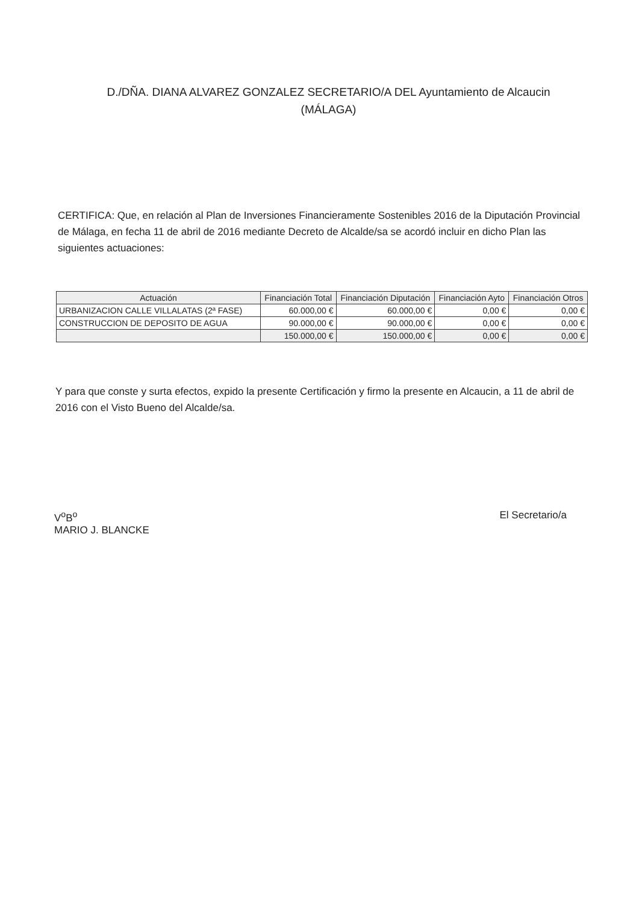D./DÑA. DIANA ALVAREZ GONZALEZ SECRETARIO/A DEL Ayuntamiento de Alcaucin (MÁLAGA)
CERTIFICA: Que, en relación al Plan de Inversiones Financieramente Sostenibles 2016 de la Diputación Provincial de Málaga, en fecha 11 de abril de 2016 mediante Decreto de Alcalde/sa se acordó incluir en dicho Plan las siguientes actuaciones:
| Actuación | Financiación Total | Financiación Diputación | Financiación Ayto | Financiación Otros |
| --- | --- | --- | --- | --- |
| URBANIZACION CALLE VILLALATAS (2ª FASE) | 60.000,00 € | 60.000,00 € | 0,00 € | 0,00 € |
| CONSTRUCCION DE DEPOSITO DE AGUA | 90.000,00 € | 90.000,00 € | 0,00 € | 0,00 € |
| | 150.000,00 € | 150.000,00 € | 0,00 € | 0,00 € |
Y para que conste y surta efectos, expido la presente Certificación y firmo la presente en Alcaucin, a 11 de abril de 2016 con el Visto Bueno del Alcalde/sa.
V<sup>o</sup>B<sup>o</sup>
MARIO J. BLANCKE
El Secretario/a